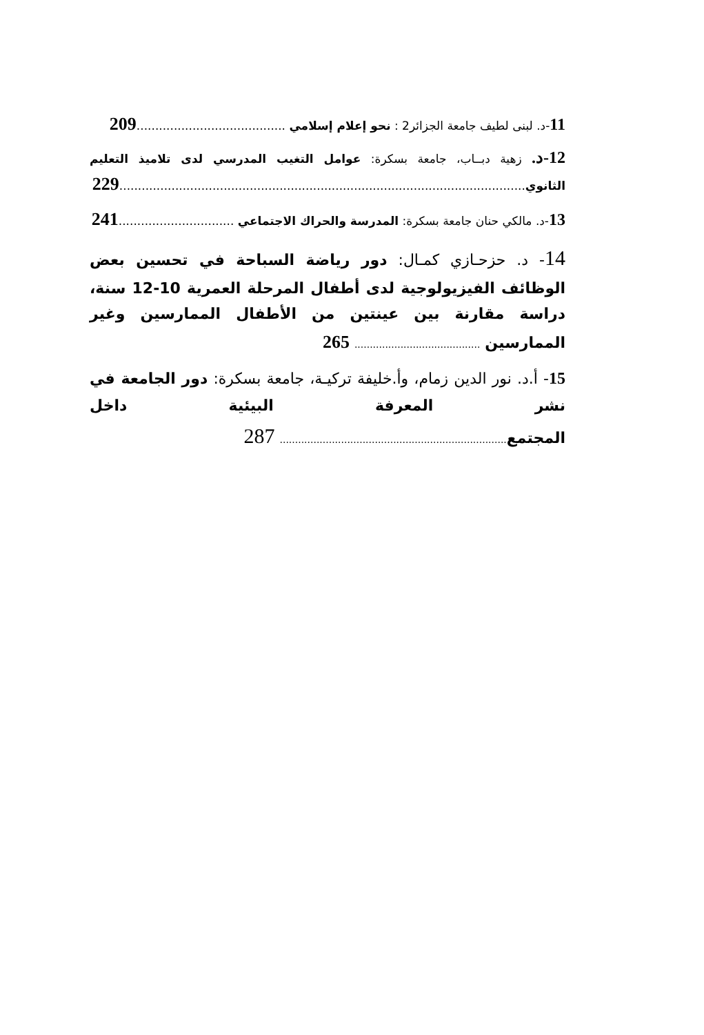11-د. لبنى لطيف جامعة الجزائر2 : نحو إعلام إسلامي ........................................ 209
12-د. زهية دبــاب، جامعة بسكرة: عوامل التغيب المدرسي لدى تلاميذ التعليم الثانوي............................................................................................................. 229
13-د. مالكي حنان جامعة بسكرة: المدرسة والحراك الاجتماعي ............................... 241
14- د. حزحـازي كمـال: دور رياضة السباحة في تحسين بعض الوظائف الفيزيولوجية لدى أطفال المرحلة العمرية 10-12 سنة، دراسة مقارنة بين عينتين من الأطفال الممارسين وغير الممارسين ......................................... 265
15- أ.د. نور الدين زمام، وأ.خليفة تركيـة، جامعة بسكرة: دور الجامعة في نشر المعرفة البيئية داخل المجتمع.......................................................................... 287